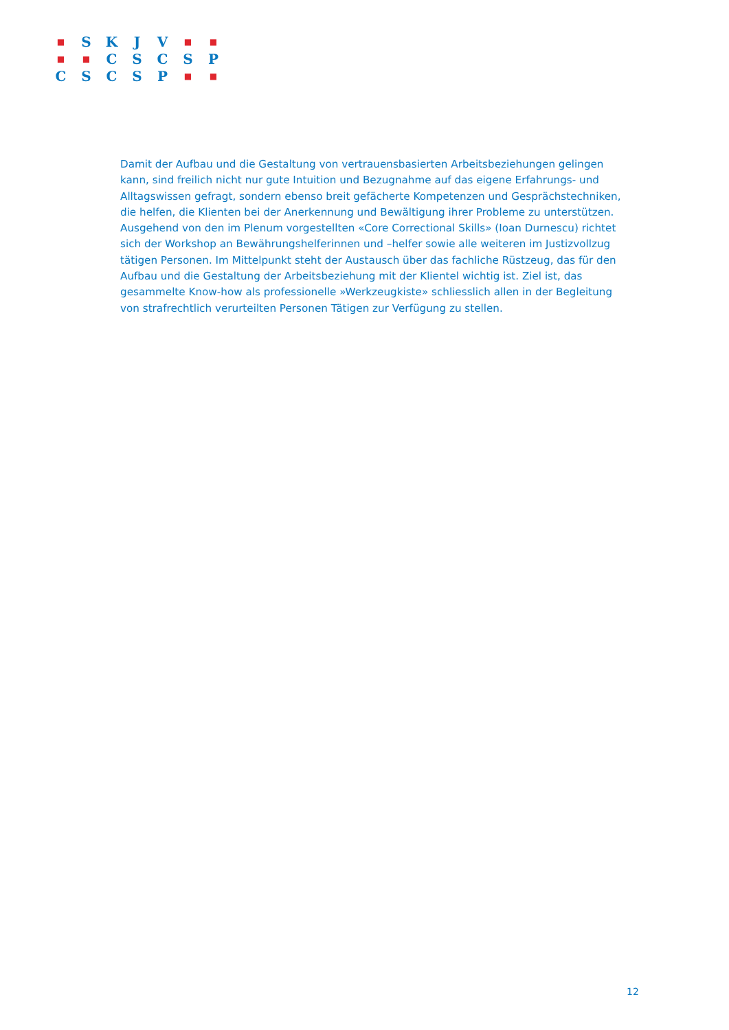| ■ | S | K | J | V | ■ | ■ |
| ■ | ■ | C | S | C | S | P |
| C | S | C | S | P | ■ | ■ |
Damit der Aufbau und die Gestaltung von vertrauensbasierten Arbeitsbeziehungen gelingen kann, sind freilich nicht nur gute Intuition und Bezugnahme auf das eigene Erfahrungs- und Alltagswissen gefragt, sondern ebenso breit gefächerte Kompetenzen und Gesprächstechniken, die helfen, die Klienten bei der Anerkennung und Bewältigung ihrer Probleme zu unterstützen. Ausgehend von den im Plenum vorgestellten «Core Correctional Skills» (Ioan Durnescu) richtet sich der Workshop an Bewährungshelferinnen und –helfer sowie alle weiteren im Justizvollzug tätigen Personen. Im Mittelpunkt steht der Austausch über das fachliche Rüstzeug, das für den Aufbau und die Gestaltung der Arbeitsbeziehung mit der Klientel wichtig ist. Ziel ist, das gesammelte Know-how als professionelle »Werkzeugkiste» schliesslich allen in der Begleitung von strafrechtlich verurteilten Personen Tätigen zur Verfügung zu stellen.
12